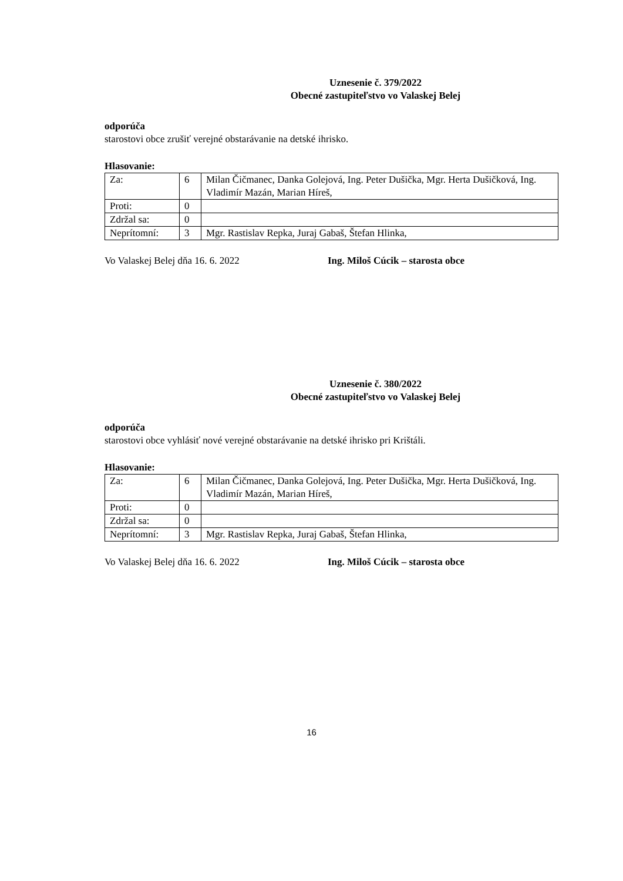Uznesenie č. 379/2022
Obecné zastupiteľstvo vo Valaskej Belej
odporúča
starostovi obce zrušiť verejné obstarávanie na detské ihrisko.
Hlasovanie:
| Za: | 6 | Milan Čičmanec, Danka Golejová, Ing. Peter Dušička, Mgr. Herta Dušičková, Ing. Vladimír Mazán, Marian Híreš, |
| Proti: | 0 | |
| Zdržal sa: | 0 | |
| Neprítomní: | 3 | Mgr. Rastislav Repka, Juraj Gabaš, Štefan Hlinka, |
Vo Valaskej Belej dňa 16. 6. 2022 Ing. Miloš Cúcik – starosta obce
Uznesenie č. 380/2022
Obecné zastupiteľstvo vo Valaskej Belej
odporúča
starostovi obce vyhlásiť nové verejné obstarávanie na detské ihrisko pri Krištáli.
Hlasovanie:
| Za: | 6 | Milan Čičmanec, Danka Golejová, Ing. Peter Dušička, Mgr. Herta Dušičková, Ing. Vladimír Mazán, Marian Híreš, |
| Proti: | 0 | |
| Zdržal sa: | 0 | |
| Neprítomní: | 3 | Mgr. Rastislav Repka, Juraj Gabaš, Štefan Hlinka, |
Vo Valaskej Belej dňa 16. 6. 2022 Ing. Miloš Cúcik – starosta obce
16